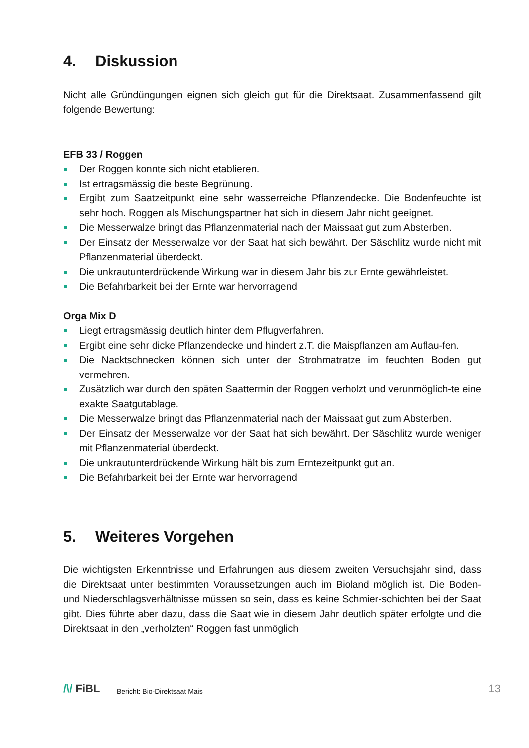4. Diskussion
Nicht alle Gründüngungen eignen sich gleich gut für die Direktsaat. Zusammenfassend gilt folgende Bewertung:
EFB 33 / Roggen
Der Roggen konnte sich nicht etablieren.
Ist ertragsmässig die beste Begrünung.
Ergibt zum Saatzeitpunkt eine sehr wasserreiche Pflanzendecke. Die Bodenfeuchte ist sehr hoch. Roggen als Mischungspartner hat sich in diesem Jahr nicht geeignet.
Die Messerwalze bringt das Pflanzenmaterial nach der Maissaat gut zum Absterben.
Der Einsatz der Messerwalze vor der Saat hat sich bewährt. Der Säschlitz wurde nicht mit Pflanzenmaterial überdeckt.
Die unkrautunterdrückende Wirkung war in diesem Jahr bis zur Ernte gewährleistet.
Die Befahrbarkeit bei der Ernte war hervorragend
Orga Mix D
Liegt ertragsmässig deutlich hinter dem Pflugverfahren.
Ergibt eine sehr dicke Pflanzendecke und hindert z.T. die Maispflanzen am Auflau-fen.
Die Nacktschnecken können sich unter der Strohmatratze im feuchten Boden gut vermehren.
Zusätzlich war durch den späten Saattermin der Roggen verholzt und verunmöglich-te eine exakte Saatgutablage.
Die Messerwalze bringt das Pflanzenmaterial nach der Maissaat gut zum Absterben.
Der Einsatz der Messerwalze vor der Saat hat sich bewährt. Der Säschlitz wurde weniger mit Pflanzenmaterial überdeckt.
Die unkrautunterdrückende Wirkung hält bis zum Erntezeitpunkt gut an.
Die Befahrbarkeit bei der Ernte war hervorragend
5. Weiteres Vorgehen
Die wichtigsten Erkenntnisse und Erfahrungen aus diesem zweiten Versuchsjahr sind, dass die Direktsaat unter bestimmten Voraussetzungen auch im Bioland möglich ist. Die Boden- und Niederschlagsverhältnisse müssen so sein, dass es keine Schmier-schichten bei der Saat gibt. Dies führte aber dazu, dass die Saat wie in diesem Jahr deutlich später erfolgte und die Direktsaat in den „verholzten“ Roggen fast unmöglich
/\/ FiBL
Bericht: Bio-Direktsaat Mais
13